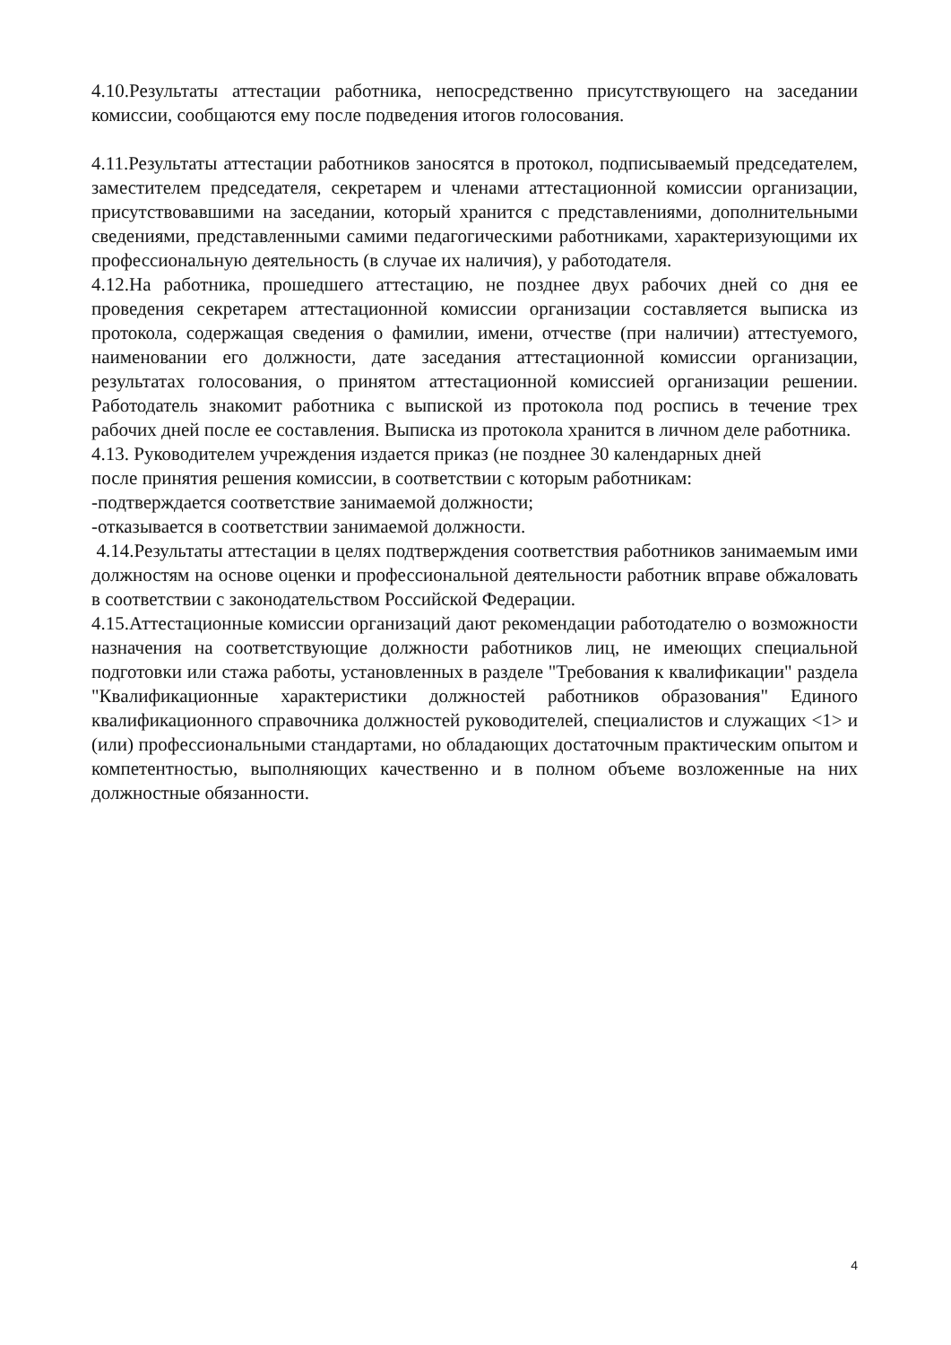4.10.Результаты аттестации работника, непосредственно присутствующего на заседании комиссии, сообщаются ему после подведения итогов голосования.
4.11.Результаты аттестации работников заносятся в протокол, подписываемый председателем, заместителем председателя, секретарем и членами аттестационной комиссии организации, присутствовавшими на заседании, который хранится с представлениями, дополнительными сведениями, представленными самими педагогическими работниками, характеризующими их профессиональную деятельность (в случае их наличия), у работодателя.
4.12.На работника, прошедшего аттестацию, не позднее двух рабочих дней со дня ее проведения секретарем аттестационной комиссии организации составляется выписка из протокола, содержащая сведения о фамилии, имени, отчестве (при наличии) аттестуемого, наименовании его должности, дате заседания аттестационной комиссии организации, результатах голосования, о принятом аттестационной комиссией организации решении. Работодатель знакомит работника с выпиской из протокола под роспись в течение трех рабочих дней после ее составления. Выписка из протокола хранится в личном деле работника.
4.13. Руководителем учреждения издается приказ (не позднее 30 календарных дней
после принятия решения комиссии, в соответствии с которым работникам:
-подтверждается соответствие занимаемой должности;
-отказывается в соответствии занимаемой должности.
4.14.Результаты аттестации в целях подтверждения соответствия работников занимаемым ими должностям на основе оценки и профессиональной деятельности работник вправе обжаловать в соответствии с законодательством Российской Федерации.
4.15.Аттестационные комиссии организаций дают рекомендации работодателю о возможности назначения на соответствующие должности работников лиц, не имеющих специальной подготовки или стажа работы, установленных в разделе "Требования к квалификации" раздела "Квалификационные характеристики должностей работников образования" Единого квалификационного справочника должностей руководителей, специалистов и служащих <1> и (или) профессиональными стандартами, но обладающих достаточным практическим опытом и компетентностью, выполняющих качественно и в полном объеме возложенные на них должностные обязанности.
4